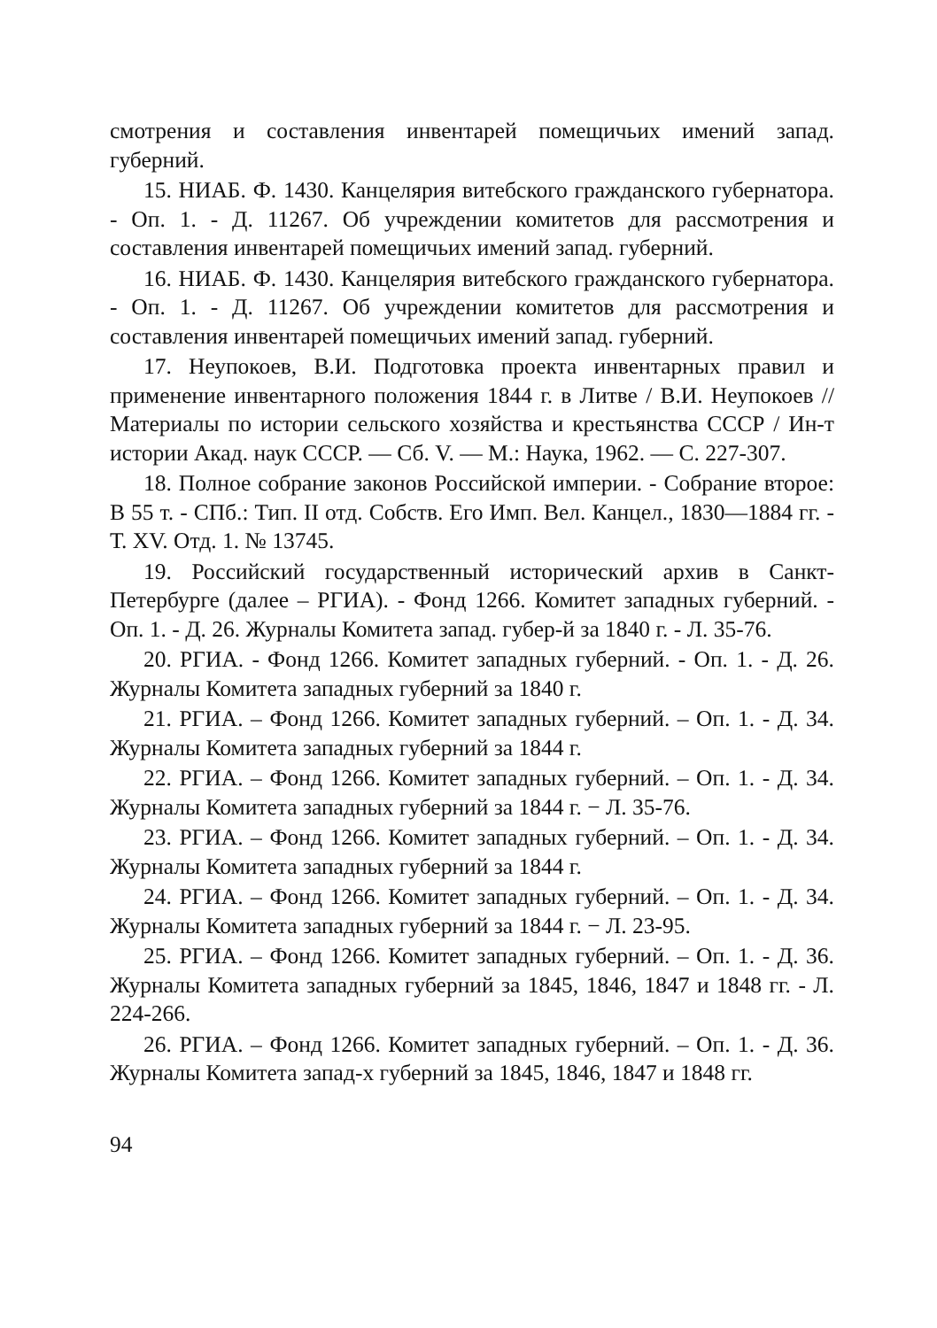смотрения и составления инвентарей помещичьих имений запад. губерний.
15. НИАБ. Ф. 1430. Канцелярия витебского гражданского губернатора. - Оп. 1. - Д. 11267. Об учреждении комитетов для рассмотрения и составления инвентарей помещичьих имений запад. губерний.
16. НИАБ. Ф. 1430. Канцелярия витебского гражданского губернатора. - Оп. 1. - Д. 11267. Об учреждении комитетов для рассмотрения и составления инвентарей помещичьих имений запад. губерний.
17. Неупокоев, В.И. Подготовка проекта инвентарных правил и применение инвентарного положения 1844 г. в Литве / В.И. Неупокоев // Материалы по истории сельского хозяйства и крестьянства СССР / Ин-т истории Акад. наук СССР. — Сб. V. — М.: Наука, 1962. — С. 227-307.
18. Полное собрание законов Российской империи. - Собрание второе: В 55 т. - СПб.: Тип. II отд. Собств. Его Имп. Вел. Канцел., 1830—1884 гг. - Т. XV. Отд. 1. № 13745.
19. Российский государственный исторический архив в Санкт-Петербурге (далее – РГИА). - Фонд 1266. Комитет западных губерний. - Оп. 1. - Д. 26. Журналы Комитета запад. губер-й за 1840 г. - Л. 35-76.
20. РГИА. - Фонд 1266. Комитет западных губерний. - Оп. 1. - Д. 26. Журналы Комитета западных губерний за 1840 г.
21. РГИА. – Фонд 1266. Комитет западных губерний. – Оп. 1. - Д. 34. Журналы Комитета западных губерний за 1844 г.
22. РГИА. – Фонд 1266. Комитет западных губерний. – Оп. 1. - Д. 34. Журналы Комитета западных губерний за 1844 г. − Л. 35-76.
23. РГИА. – Фонд 1266. Комитет западных губерний. – Оп. 1. - Д. 34. Журналы Комитета западных губерний за 1844 г.
24. РГИА. – Фонд 1266. Комитет западных губерний. – Оп. 1. - Д. 34. Журналы Комитета западных губерний за 1844 г. − Л. 23-95.
25. РГИА. – Фонд 1266. Комитет западных губерний. – Оп. 1. - Д. 36. Журналы Комитета западных губерний за 1845, 1846, 1847 и 1848 гг. - Л. 224-266.
26. РГИА. – Фонд 1266. Комитет западных губерний. – Оп. 1. - Д. 36. Журналы Комитета запад-х губерний за 1845, 1846, 1847 и 1848 гг.
94